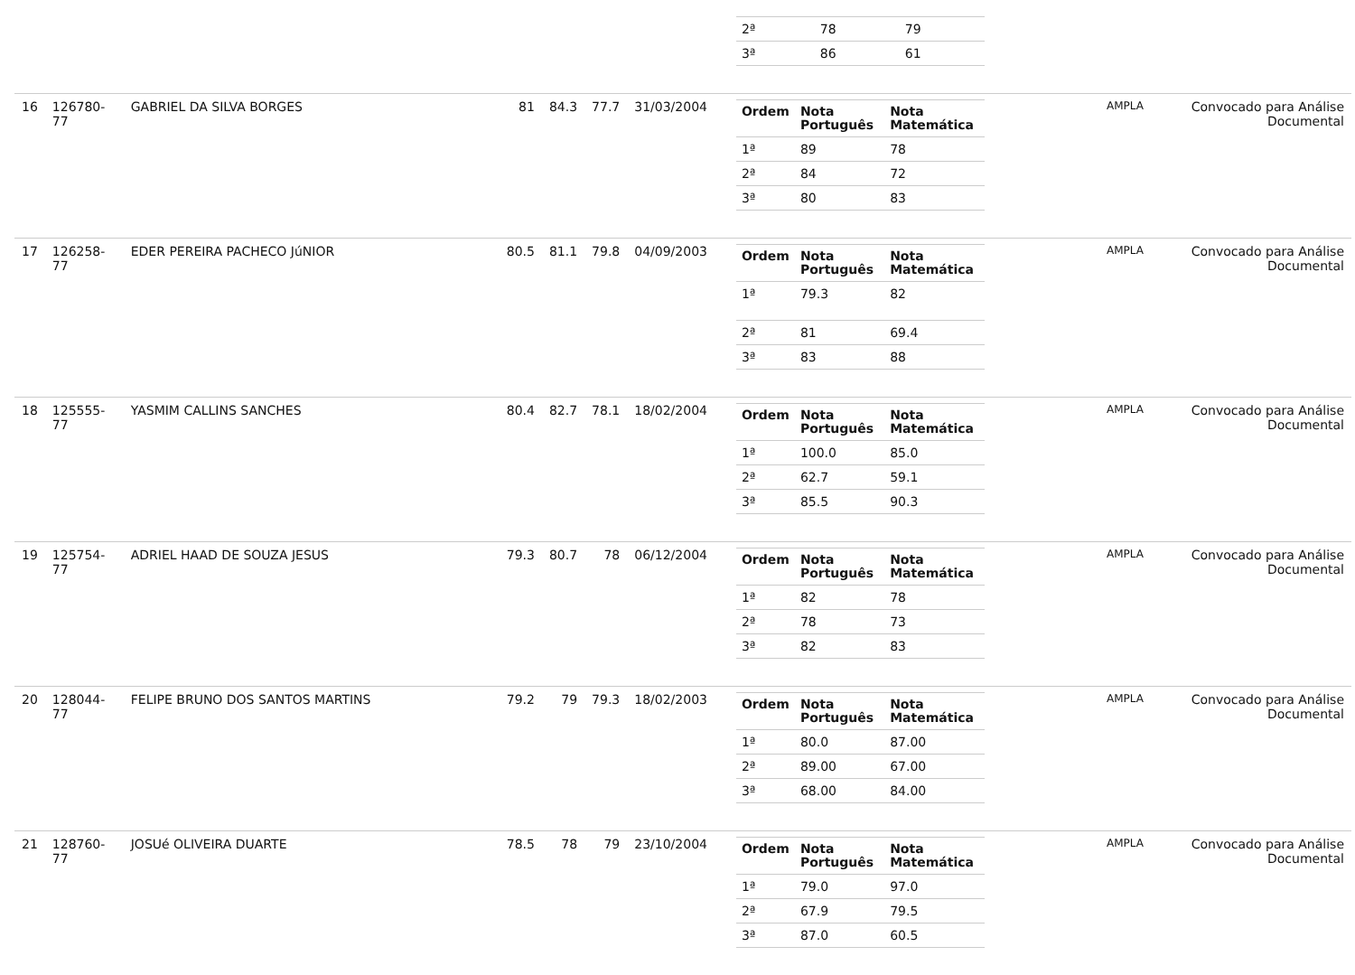| | | | | | | | | / 2ª / 78 / 79 / / 3ª / 86 / 61 / | | |
| 16 | 126780-77 | GABRIEL DA SILVA BORGES | 81 | 84.3 | 77.7 | 31/03/2004 | | / Ordem / Nota Português / Nota Matemática / / --- / --- / --- / / 1ª / 89 / 78 / / 2ª / 84 / 72 / / 3ª / 80 / 83 / | AMPLA | Convocado para Análise Documental |
| 17 | 126258-77 | EDER PEREIRA PACHECO JúNIOR | 80.5 | 81.1 | 79.8 | 04/09/2003 | | / Ordem / Nota Português / Nota Matemática / / --- / --- / --- / / 1ª / 79.3 / 82 / / 2ª / 81 / 69.4 / / 3ª / 83 / 88 / | AMPLA | Convocado para Análise Documental |
| 18 | 125555-77 | YASMIM CALLINS SANCHES | 80.4 | 82.7 | 78.1 | 18/02/2004 | | / Ordem / Nota Português / Nota Matemática / / --- / --- / --- / / 1ª / 100.0 / 85.0 / / 2ª / 62.7 / 59.1 / / 3ª / 85.5 / 90.3 / | AMPLA | Convocado para Análise Documental |
| 19 | 125754-77 | ADRIEL HAAD DE SOUZA JESUS | 79.3 | 80.7 | 78 | 06/12/2004 | | / Ordem / Nota Português / Nota Matemática / / --- / --- / --- / / 1ª / 82 / 78 / / 2ª / 78 / 73 / / 3ª / 82 / 83 / | AMPLA | Convocado para Análise Documental |
| 20 | 128044-77 | FELIPE BRUNO DOS SANTOS MARTINS | 79.2 | 79 | 79.3 | 18/02/2003 | | / Ordem / Nota Português / Nota Matemática / / --- / --- / --- / / 1ª / 80.0 / 87.00 / / 2ª / 89.00 / 67.00 / / 3ª / 68.00 / 84.00 / | AMPLA | Convocado para Análise Documental |
| 21 | 128760-77 | JOSUé OLIVEIRA DUARTE | 78.5 | 78 | 79 | 23/10/2004 | | / Ordem / Nota Português / Nota Matemática / / --- / --- / --- / / 1ª / 79.0 / 97.0 / / 2ª / 67.9 / 79.5 / / 3ª / 87.0 / 60.5 / | AMPLA | Convocado para Análise Documental |